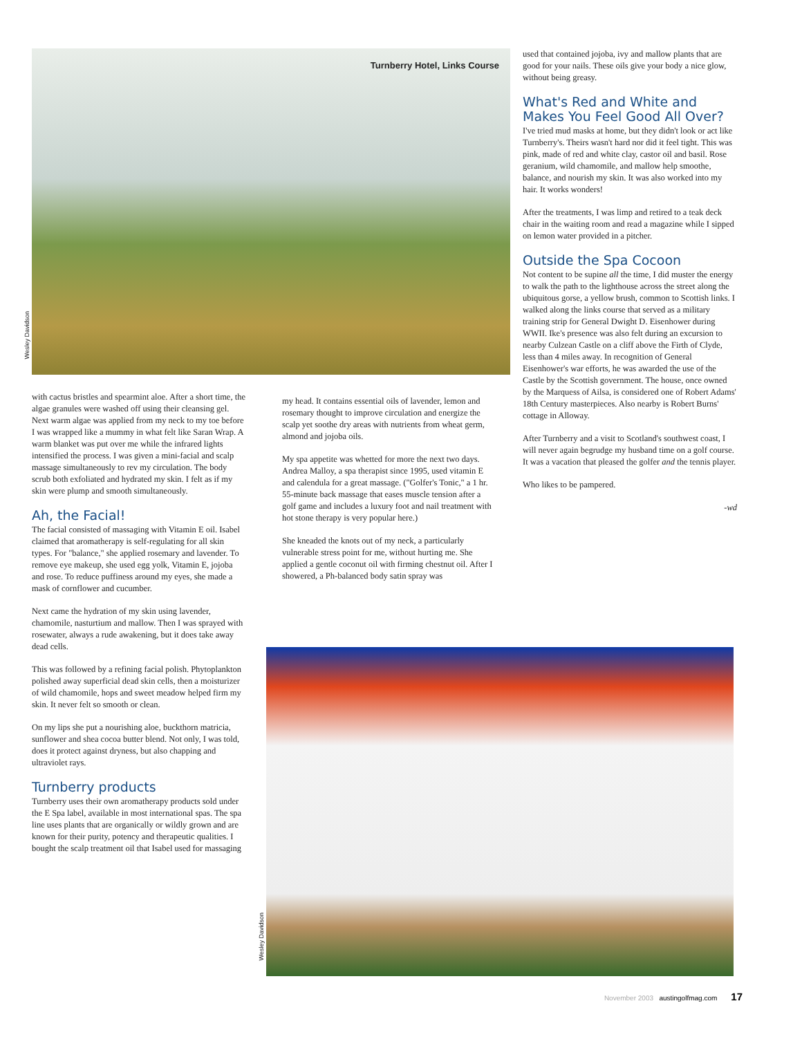Turnberry Hotel, Links Course
Wesley Davidson
with cactus bristles and spearmint aloe. After a short time, the algae granules were washed off using their cleansing gel. Next warm algae was applied from my neck to my toe before I was wrapped like a mummy in what felt like Saran Wrap. A warm blanket was put over me while the infrared lights intensified the process. I was given a mini-facial and scalp massage simultaneously to rev my circulation. The body scrub both exfoliated and hydrated my skin. I felt as if my skin were plump and smooth simultaneously.
Ah, the Facial!
The facial consisted of massaging with Vitamin E oil. Isabel claimed that aromatherapy is self-regulating for all skin types. For "balance," she applied rosemary and lavender. To remove eye makeup, she used egg yolk, Vitamin E, jojoba and rose. To reduce puffiness around my eyes, she made a mask of cornflower and cucumber.
Next came the hydration of my skin using lavender, chamomile, nasturtium and mallow. Then I was sprayed with rosewater, always a rude awakening, but it does take away dead cells.
This was followed by a refining facial polish. Phytoplankton polished away superficial dead skin cells, then a moisturizer of wild chamomile, hops and sweet meadow helped firm my skin. It never felt so smooth or clean.
On my lips she put a nourishing aloe, buckthorn matricia, sunflower and shea cocoa butter blend. Not only, I was told, does it protect against dryness, but also chapping and ultraviolet rays.
Turnberry products
Turnberry uses their own aromatherapy products sold under the E Spa label, available in most international spas. The spa line uses plants that are organically or wildly grown and are known for their purity, potency and therapeutic qualities. I bought the scalp treatment oil that Isabel used for massaging
my head. It contains essential oils of lavender, lemon and rosemary thought to improve circulation and energize the scalp yet soothe dry areas with nutrients from wheat germ, almond and jojoba oils.
My spa appetite was whetted for more the next two days. Andrea Malloy, a spa therapist since 1995, used vitamin E and calendula for a great massage. ("Golfer's Tonic," a 1 hr. 55-minute back massage that eases muscle tension after a golf game and includes a luxury foot and nail treatment with hot stone therapy is very popular here.)
She kneaded the knots out of my neck, a particularly vulnerable stress point for me, without hurting me. She applied a gentle coconut oil with firming chestnut oil. After I showered, a Ph-balanced body satin spray was
used that contained jojoba, ivy and mallow plants that are good for your nails. These oils give your body a nice glow, without being greasy.
What's Red and White and Makes You Feel Good All Over?
I've tried mud masks at home, but they didn't look or act like Turnberry's. Theirs wasn't hard nor did it feel tight. This was pink, made of red and white clay, castor oil and basil. Rose geranium, wild chamomile, and mallow help smoothe, balance, and nourish my skin. It was also worked into my hair. It works wonders!
After the treatments, I was limp and retired to a teak deck chair in the waiting room and read a magazine while I sipped on lemon water provided in a pitcher.
Outside the Spa Cocoon
Not content to be supine all the time, I did muster the energy to walk the path to the lighthouse across the street along the ubiquitous gorse, a yellow brush, common to Scottish links. I walked along the links course that served as a military training strip for General Dwight D. Eisenhower during WWII. Ike's presence was also felt during an excursion to nearby Culzean Castle on a cliff above the Firth of Clyde, less than 4 miles away. In recognition of General Eisenhower's war efforts, he was awarded the use of the Castle by the Scottish government. The house, once owned by the Marquess of Ailsa, is considered one of Robert Adams' 18th Century masterpieces. Also nearby is Robert Burns' cottage in Alloway.
After Turnberry and a visit to Scotland's southwest coast, I will never again begrudge my husband time on a golf course. It was a vacation that pleased the golfer and the tennis player.
Who likes to be pampered.
-wd
Wesley Davidson
November 2003 austingolfmag.com 17